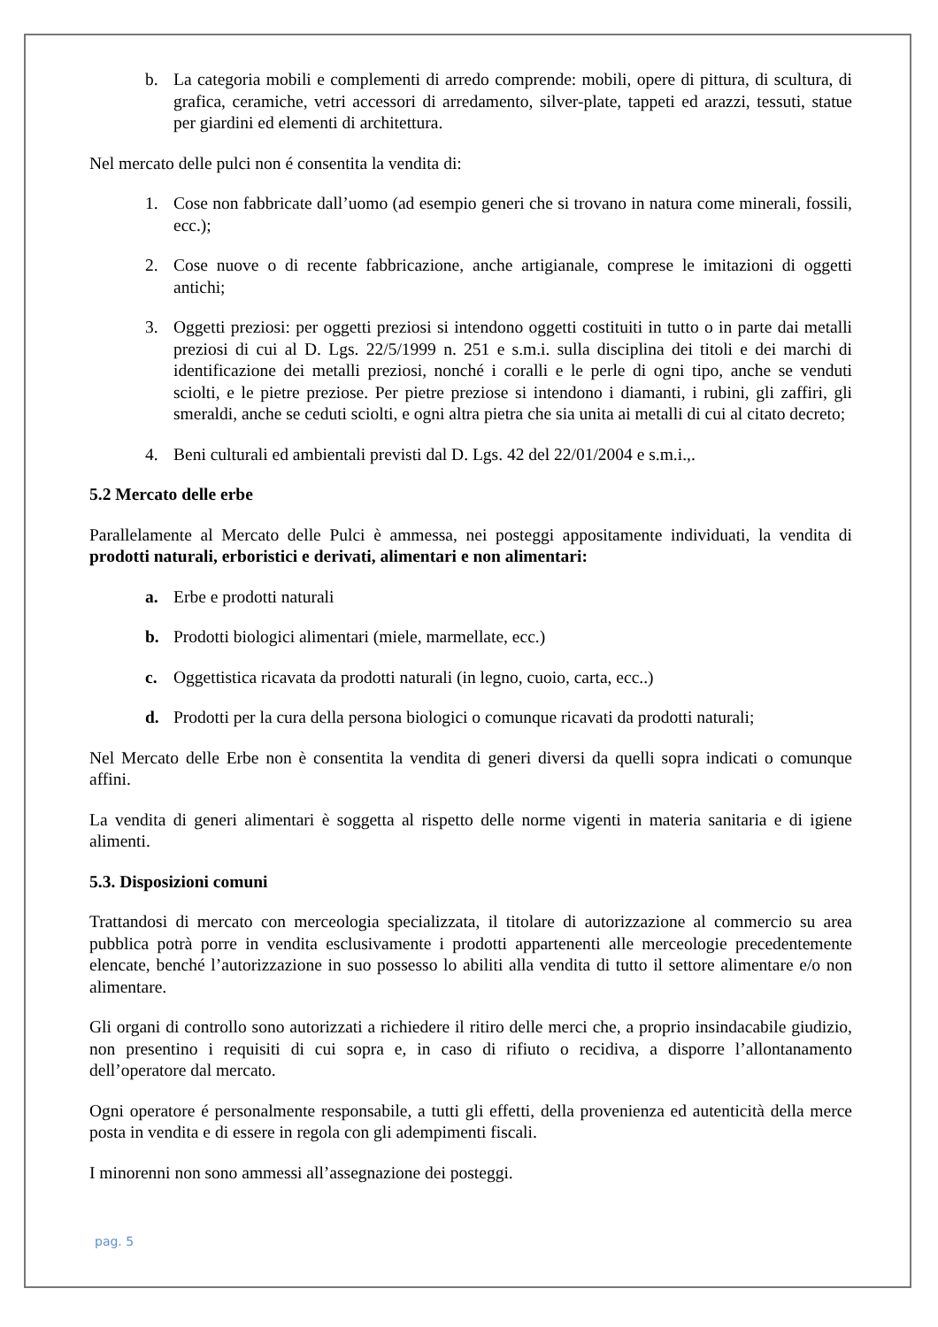b. La categoria mobili e complementi di arredo comprende: mobili, opere di pittura, di scultura, di grafica, ceramiche, vetri accessori di arredamento, silver-plate, tappeti ed arazzi, tessuti, statue per giardini ed elementi di architettura.
Nel mercato delle pulci non é consentita la vendita di:
1. Cose non fabbricate dall’uomo (ad esempio generi che si trovano in natura come minerali, fossili, ecc.);
2. Cose nuove o di recente fabbricazione, anche artigianale, comprese le imitazioni di oggetti antichi;
3. Oggetti preziosi: per oggetti preziosi si intendono oggetti costituiti in tutto o in parte dai metalli preziosi di cui al D. Lgs. 22/5/1999 n. 251 e s.m.i. sulla disciplina dei titoli e dei marchi di identificazione dei metalli preziosi, nonché i coralli e le perle di ogni tipo, anche se venduti sciolti, e le pietre preziose. Per pietre preziose si intendono i diamanti, i rubini, gli zaffiri, gli smeraldi, anche se ceduti sciolti, e ogni altra pietra che sia unita ai metalli di cui al citato decreto;
4. Beni culturali ed ambientali previsti dal D. Lgs. 42 del 22/01/2004 e s.m.i.,.
5.2 Mercato delle erbe
Parallelamente al Mercato delle Pulci è ammessa, nei posteggi appositamente individuati, la vendita di prodotti naturali, erboristici e derivati, alimentari e non alimentari:
a. Erbe e prodotti naturali
b. Prodotti biologici alimentari (miele, marmellate, ecc.)
c. Oggettistica ricavata da prodotti naturali (in legno, cuoio, carta, ecc..)
d. Prodotti per la cura della persona biologici o comunque ricavati da prodotti naturali;
Nel Mercato delle Erbe non è consentita la vendita di generi diversi da quelli sopra indicati o comunque affini.
La vendita di generi alimentari è soggetta al rispetto delle norme vigenti in materia sanitaria e di igiene alimenti.
5.3. Disposizioni comuni
Trattandosi di mercato con merceologia specializzata, il titolare di autorizzazione al commercio su area pubblica potrà porre in vendita esclusivamente i prodotti appartenenti alle merceologie precedentemente elencate, benché l’autorizzazione in suo possesso lo abiliti alla vendita di tutto il settore alimentare e/o non alimentare.
Gli organi di controllo sono autorizzati a richiedere il ritiro delle merci che, a proprio insindacabile giudizio, non presentino i requisiti di cui sopra e, in caso di rifiuto o recidiva, a disporre l’allontanamento dell’operatore dal mercato.
Ogni operatore é personalmente responsabile, a tutti gli effetti, della provenienza ed autenticità della merce posta in vendita e di essere in regola con gli adempimenti fiscali.
I minorenni non sono ammessi all’assegnazione dei posteggi.
pag. 5